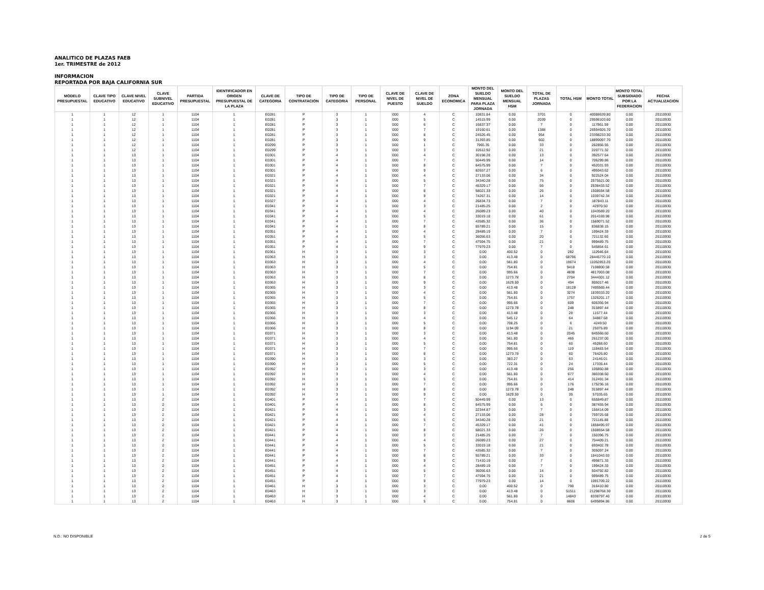ANALITICO DE PLAZAS FAEB
1er. TRIMESTRE de 2012
INFORMACION
REPORTADA POR BAJA CALIFORNIA SUR
| MODELO PRESUPUESTAL | CLAVE TIPO EDUCATIVO | CLAVE NIVEL EDUCATIVO | CLAVE SUBNIVEL EDUCATIVO | PARTIDA PRESUPUESTAL | IDENTIFICADOR EN ORIGEN PRESUPUESTAL DE LA PLAZA | CLAVE DE CATEGORIA | TIPO DE CONTRATACION | TIPO DE CATEGORIA | TIPO DE PERSONAL | CLAVE DE NIVEL DE PUESTO | CLAVE DE NIVEL DE SUELDO | ZONA ECONOMICA | MONTO DEL SUELDO MENSUAL PARA PLAZA JORNADA | MONTO DEL SUELDO MENSUAL HSM | TOTAL DE PLAZAS JORNADA | TOTAL HSM | MONTO TOTAL | MONTO TOTAL SUBSIDIADO POR LA FEDERACION | FECHA ACTUALIZACION |
| --- | --- | --- | --- | --- | --- | --- | --- | --- | --- | --- | --- | --- | --- | --- | --- | --- | --- | --- | --- |
| 1 | 1 | 12 | 1 | 1104 | 1 | E0281 | P | 3 | 1 | 000 | 4 | C | 10831.84 | 0.00 | 3701 | 0 | 40088639.80 | 0.00 | 20110930 |
| 1 | 1 | 12 | 1 | 1104 | 1 | E0281 | P | 3 | 1 | 000 | 5 | C | 14515.99 | 0.00 | 2039 | 0 | 29598103.60 | 0.00 | 20110930 |
| 1 | 1 | 12 | 1 | 1104 | 1 | E0281 | P | 3 | 1 | 000 | 6 | C | 16837.37 | 0.00 | 7 | 0 | 117861.59 | 0.00 | 20110930 |
| 1 | 1 | 12 | 1 | 1104 | 1 | E0281 | P | 3 | 1 | 000 | 7 | C | 19160.61 | 0.00 | 1388 | 0 | 26594926.70 | 0.00 | 20110930 |
| 1 | 1 | 12 | 1 | 1104 | 1 | E0281 | P | 3 | 1 | 000 | 8 | C | 24526.45 | 0.00 | 954 | 0 | 23398233.30 | 0.00 | 20110930 |
| 1 | 1 | 12 | 1 | 1104 | 1 | E0281 | P | 3 | 1 | 000 | 9 | C | 31393.85 | 0.00 | 602 | 0 | 18899097.70 | 0.00 | 20110930 |
| 1 | 1 | 12 | 1 | 1104 | 1 | E0299 | P | 3 | 1 | 000 | 1 | C | 7965.35 | 0.00 | 33 | 0 | 262856.55 | 0.00 | 20110930 |
| 1 | 1 | 12 | 1 | 1104 | 1 | E0299 | P | 3 | 1 | 000 | 3 | C | 10512.92 | 0.00 | 21 | 0 | 220771.32 | 0.00 | 20110930 |
| 1 | 1 | 13 | 1 | 1104 | 1 | E0301 | P | 4 | 1 | 000 | 4 | C | 30198.28 | 0.00 | 13 | 0 | 392577.64 | 0.00 | 20110930 |
| 1 | 1 | 13 | 1 | 1104 | 1 | E0301 | P | 4 | 1 | 000 | 7 | C | 50449.99 | 0.00 | 14 | 0 | 706299.86 | 0.00 | 20110930 |
| 1 | 1 | 13 | 1 | 1104 | 1 | E0301 | P | 4 | 1 | 000 | 8 | C | 64575.99 | 0.00 | 7 | 0 | 452031.93 | 0.00 | 20110930 |
| 1 | 1 | 13 | 1 | 1104 | 1 | E0301 | P | 4 | 1 | 000 | 9 | C | 82657.27 | 0.00 | 6 | 0 | 495943.62 | 0.00 | 20110930 |
| 1 | 1 | 13 | 1 | 1104 | 1 | E0321 | P | 4 | 1 | 000 | 4 | C | 27133.06 | 0.00 | 34 | 0 | 922524.04 | 0.00 | 20110930 |
| 1 | 1 | 13 | 1 | 1104 | 1 | E0321 | P | 4 | 1 | 000 | 5 | C | 34340.28 | 0.00 | 75 | 0 | 2575521.00 | 0.00 | 20110930 |
| 1 | 1 | 13 | 1 | 1104 | 1 | E0321 | P | 4 | 1 | 000 | 7 | C | 45329.17 | 0.00 | 56 | 0 | 2538433.52 | 0.00 | 20110930 |
| 1 | 1 | 13 | 1 | 1104 | 1 | E0321 | P | 4 | 1 | 000 | 8 | C | 58021.33 | 0.00 | 26 | 0 | 1508554.58 | 0.00 | 20110930 |
| 1 | 1 | 13 | 1 | 1104 | 1 | E0321 | P | 4 | 1 | 000 | 9 | C | 74267.31 | 0.00 | 14 | 0 | 1039742.34 | 0.00 | 20110930 |
| 1 | 1 | 13 | 1 | 1104 | 1 | E0327 | P | 4 | 1 | 000 | 4 | C | 26834.73 | 0.00 | 7 | 0 | 187843.11 | 0.00 | 20110930 |
| 1 | 1 | 13 | 1 | 1104 | 1 | E0341 | P | 4 | 1 | 000 | 3 | C | 21485.25 | 0.00 | 2 | 0 | 42970.50 | 0.00 | 20110930 |
| 1 | 1 | 13 | 1 | 1104 | 1 | E0341 | P | 4 | 1 | 000 | 4 | C | 26089.23 | 0.00 | 40 | 0 | 1043569.20 | 0.00 | 20110930 |
| 1 | 1 | 13 | 1 | 1104 | 1 | E0341 | P | 4 | 1 | 000 | 5 | C | 33019.18 | 0.00 | 61 | 0 | 2014169.98 | 0.00 | 20110930 |
| 1 | 1 | 13 | 1 | 1104 | 1 | E0341 | P | 4 | 1 | 000 | 7 | C | 43585.32 | 0.00 | 36 | 0 | 1569071.52 | 0.00 | 20110930 |
| 1 | 1 | 13 | 1 | 1104 | 1 | E0341 | P | 4 | 1 | 000 | 8 | C | 55789.21 | 0.00 | 15 | 0 | 836838.15 | 0.00 | 20110930 |
| 1 | 1 | 13 | 1 | 1104 | 1 | E0351 | P | 4 | 1 | 000 | 4 | C | 28489.19 | 0.00 | 7 | 0 | 199424.33 | 0.00 | 20110930 |
| 1 | 1 | 13 | 1 | 1104 | 1 | E0351 | P | 4 | 1 | 000 | 5 | C | 36056.63 | 0.00 | 20 | 0 | 721132.60 | 0.00 | 20110930 |
| 1 | 1 | 13 | 1 | 1104 | 1 | E0351 | P | 4 | 1 | 000 | 7 | C | 47594.75 | 0.00 | 21 | 0 | 999489.75 | 0.00 | 20110930 |
| 1 | 1 | 13 | 1 | 1104 | 1 | E0351 | P | 4 | 1 | 000 | 9 | C | 77979.23 | 0.00 | 7 | 0 | 545854.61 | 0.00 | 20110930 |
| 1 | 1 | 13 | 1 | 1104 | 1 | E0361 | H | 3 | 1 | 000 | 3 | C | 0.00 | 400.52 | 0 | 282 | 112946.64 | 0.00 | 20110930 |
| 1 | 1 | 13 | 1 | 1104 | 1 | E0363 | H | 3 | 1 | 000 | 3 | C | 0.00 | 413.48 | 0 | 68796 | 28445770.10 | 0.00 | 20110930 |
| 1 | 1 | 13 | 1 | 1104 | 1 | E0363 | H | 3 | 1 | 000 | 4 | C | 0.00 | 561.80 | 0 | 19674 | 11052853.20 | 0.00 | 20110930 |
| 1 | 1 | 13 | 1 | 1104 | 1 | E0363 | H | 3 | 1 | 000 | 5 | C | 0.00 | 754.81 | 0 | 9418 | 7108800.58 | 0.00 | 20110930 |
| 1 | 1 | 13 | 1 | 1104 | 1 | E0363 | H | 3 | 1 | 000 | 7 | C | 0.00 | 995.66 | 0 | 4838 | 4817003.08 | 0.00 | 20110930 |
| 1 | 1 | 13 | 1 | 1104 | 1 | E0363 | H | 3 | 1 | 000 | 8 | C | 0.00 | 1273.78 | 0 | 2704 | 3444301.12 | 0.00 | 20110930 |
| 1 | 1 | 13 | 1 | 1104 | 1 | E0363 | H | 3 | 1 | 000 | 9 | C | 0.00 | 1629.59 | 0 | 494 | 805017.46 | 0.00 | 20110930 |
| 1 | 1 | 13 | 1 | 1104 | 1 | E0365 | H | 3 | 1 | 000 | 3 | C | 0.00 | 413.48 | 0 | 18128 | 7495565.44 | 0.00 | 20110930 |
| 1 | 1 | 13 | 1 | 1104 | 1 | E0365 | H | 3 | 1 | 000 | 4 | C | 0.00 | 561.80 | 0 | 3274 | 1839333.20 | 0.00 | 20110930 |
| 1 | 1 | 13 | 1 | 1104 | 1 | E0365 | H | 3 | 1 | 000 | 5 | C | 0.00 | 754.81 | 0 | 1757 | 1326201.17 | 0.00 | 20110930 |
| 1 | 1 | 13 | 1 | 1104 | 1 | E0365 | H | 3 | 1 | 000 | 7 | C | 0.00 | 995.66 | 0 | 609 | 606356.94 | 0.00 | 20110930 |
| 1 | 1 | 13 | 1 | 1104 | 1 | E0365 | H | 3 | 1 | 000 | 8 | C | 0.00 | 1273.78 | 0 | 248 | 315897.44 | 0.00 | 20110930 |
| 1 | 1 | 13 | 1 | 1104 | 1 | E0366 | H | 3 | 1 | 000 | 3 | C | 0.00 | 413.48 | 0 | 28 | 11577.44 | 0.00 | 20110930 |
| 1 | 1 | 13 | 1 | 1104 | 1 | E0366 | H | 3 | 1 | 000 | 4 | C | 0.00 | 545.12 | 0 | 64 | 34887.68 | 0.00 | 20110930 |
| 1 | 1 | 13 | 1 | 1104 | 1 | E0366 | H | 3 | 1 | 000 | 5 | C | 0.00 | 708.25 | 0 | 6 | 4249.50 | 0.00 | 20110930 |
| 1 | 1 | 13 | 1 | 1104 | 1 | E0366 | H | 3 | 1 | 000 | 8 | C | 0.00 | 1194.09 | 0 | 21 | 25075.89 | 0.00 | 20110930 |
| 1 | 1 | 13 | 1 | 1104 | 1 | E0371 | H | 3 | 1 | 000 | 3 | C | 0.00 | 413.48 | 0 | 2045 | 845566.60 | 0.00 | 20110930 |
| 1 | 1 | 13 | 1 | 1104 | 1 | E0371 | H | 3 | 1 | 000 | 4 | C | 0.00 | 561.80 | 0 | 465 | 261237.00 | 0.00 | 20110930 |
| 1 | 1 | 13 | 1 | 1104 | 1 | E0371 | H | 3 | 1 | 000 | 5 | C | 0.00 | 754.81 | 0 | 60 | 45288.60 | 0.00 | 20110930 |
| 1 | 1 | 13 | 1 | 1104 | 1 | E0371 | H | 3 | 1 | 000 | 7 | C | 0.00 | 995.66 | 0 | 119 | 118483.54 | 0.00 | 20110930 |
| 1 | 1 | 13 | 1 | 1104 | 1 | E0371 | H | 3 | 1 | 000 | 8 | C | 0.00 | 1273.78 | 0 | 60 | 76426.80 | 0.00 | 20110930 |
| 1 | 1 | 13 | 1 | 1104 | 1 | E0390 | H | 3 | 1 | 000 | 3 | C | 0.00 | 383.27 | 0 | 63 | 24146.01 | 0.00 | 20110930 |
| 1 | 1 | 13 | 1 | 1104 | 1 | E0390 | H | 3 | 1 | 000 | 5 | C | 0.00 | 722.31 | 0 | 24 | 17335.44 | 0.00 | 20110930 |
| 1 | 1 | 13 | 1 | 1104 | 1 | E0392 | H | 3 | 1 | 000 | 3 | C | 0.00 | 413.48 | 0 | 256 | 105850.88 | 0.00 | 20110930 |
| 1 | 1 | 13 | 1 | 1104 | 1 | E0392 | H | 3 | 1 | 000 | 4 | C | 0.00 | 561.80 | 0 | 677 | 380338.60 | 0.00 | 20110930 |
| 1 | 1 | 13 | 1 | 1104 | 1 | E0392 | H | 3 | 1 | 000 | 5 | C | 0.00 | 754.81 | 0 | 414 | 312491.34 | 0.00 | 20110930 |
| 1 | 1 | 13 | 1 | 1104 | 1 | E0392 | H | 3 | 1 | 000 | 7 | C | 0.00 | 995.66 | 0 | 176 | 175236.16 | 0.00 | 20110930 |
| 1 | 1 | 13 | 1 | 1104 | 1 | E0392 | H | 3 | 1 | 000 | 8 | C | 0.00 | 1273.78 | 0 | 248 | 315897.44 | 0.00 | 20110930 |
| 1 | 1 | 13 | 1 | 1104 | 1 | E0392 | H | 3 | 1 | 000 | 9 | C | 0.00 | 1629.59 | 0 | 35 | 57035.65 | 0.00 | 20110930 |
| 1 | 1 | 13 | 2 | 1104 | 1 | E0401 | P | 4 | 1 | 000 | 7 | C | 50449.99 | 0.00 | 13 | 0 | 655849.87 | 0.00 | 20110930 |
| 1 | 1 | 13 | 2 | 1104 | 1 | E0401 | P | 4 | 1 | 000 | 8 | C | 64575.99 | 0.00 | 6 | 0 | 387455.94 | 0.00 | 20110930 |
| 1 | 1 | 13 | 2 | 1104 | 1 | E0421 | P | 4 | 1 | 000 | 3 | C | 22344.87 | 0.00 | 7 | 0 | 156414.09 | 0.00 | 20110930 |
| 1 | 1 | 13 | 2 | 1104 | 1 | E0421 | P | 4 | 1 | 000 | 4 | C | 27133.06 | 0.00 | 28 | 0 | 759725.68 | 0.00 | 20110930 |
| 1 | 1 | 13 | 2 | 1104 | 1 | E0421 | P | 4 | 1 | 000 | 5 | C | 34340.28 | 0.00 | 21 | 0 | 721145.88 | 0.00 | 20110930 |
| 1 | 1 | 13 | 2 | 1104 | 1 | E0421 | P | 4 | 1 | 000 | 7 | C | 45329.17 | 0.00 | 41 | 0 | 1858495.97 | 0.00 | 20110930 |
| 1 | 1 | 13 | 2 | 1104 | 1 | E0421 | P | 4 | 1 | 000 | 8 | C | 58021.33 | 0.00 | 26 | 0 | 1508554.58 | 0.00 | 20110930 |
| 1 | 1 | 13 | 2 | 1104 | 1 | E0441 | P | 4 | 1 | 000 | 3 | C | 21485.25 | 0.00 | 7 | 0 | 150396.75 | 0.00 | 20110930 |
| 1 | 1 | 13 | 2 | 1104 | 1 | E0441 | P | 4 | 1 | 000 | 4 | C | 26089.23 | 0.00 | 27 | 0 | 704409.21 | 0.00 | 20110930 |
| 1 | 1 | 13 | 2 | 1104 | 1 | E0441 | P | 4 | 1 | 000 | 5 | C | 33019.18 | 0.00 | 21 | 0 | 693402.78 | 0.00 | 20110930 |
| 1 | 1 | 13 | 2 | 1104 | 1 | E0441 | P | 4 | 1 | 000 | 7 | C | 43585.32 | 0.00 | 7 | 0 | 305097.24 | 0.00 | 20110930 |
| 1 | 1 | 13 | 2 | 1104 | 1 | E0441 | P | 4 | 1 | 000 | 8 | C | 55789.21 | 0.00 | 33 | 0 | 1841043.93 | 0.00 | 20110930 |
| 1 | 1 | 13 | 2 | 1104 | 1 | E0441 | P | 4 | 1 | 000 | 9 | C | 71410.19 | 0.00 | 7 | 0 | 499871.33 | 0.00 | 20110930 |
| 1 | 1 | 13 | 2 | 1104 | 1 | E0451 | P | 4 | 1 | 000 | 4 | C | 28489.19 | 0.00 | 7 | 0 | 199424.33 | 0.00 | 20110930 |
| 1 | 1 | 13 | 2 | 1104 | 1 | E0451 | P | 4 | 1 | 000 | 5 | C | 36056.63 | 0.00 | 14 | 0 | 504792.82 | 0.00 | 20110930 |
| 1 | 1 | 13 | 2 | 1104 | 1 | E0451 | P | 4 | 1 | 000 | 7 | C | 47594.75 | 0.00 | 21 | 0 | 999489.75 | 0.00 | 20110930 |
| 1 | 1 | 13 | 2 | 1104 | 1 | E0451 | P | 4 | 1 | 000 | 9 | C | 77979.23 | 0.00 | 14 | 0 | 1091709.22 | 0.00 | 20110930 |
| 1 | 1 | 13 | 2 | 1104 | 1 | E0461 | H | 3 | 1 | 000 | 3 | C | 0.00 | 400.52 | 0 | 790 | 316410.80 | 0.00 | 20110930 |
| 1 | 1 | 13 | 2 | 1104 | 1 | E0463 | H | 3 | 1 | 000 | 3 | C | 0.00 | 413.48 | 0 | 51511 | 21298768.30 | 0.00 | 20110930 |
| 1 | 1 | 13 | 2 | 1104 | 1 | E0463 | H | 3 | 1 | 000 | 4 | C | 0.00 | 561.80 | 0 | 14843 | 8338797.40 | 0.00 | 20110930 |
| 1 | 1 | 13 | 2 | 1104 | 1 | E0463 | H | 3 | 1 | 000 | 5 | C | 0.00 | 754.81 | 0 | 8606 | 6495894.86 | 0.00 | 20110930 |
N.D.: NO DISPONIBLE 2 de 5